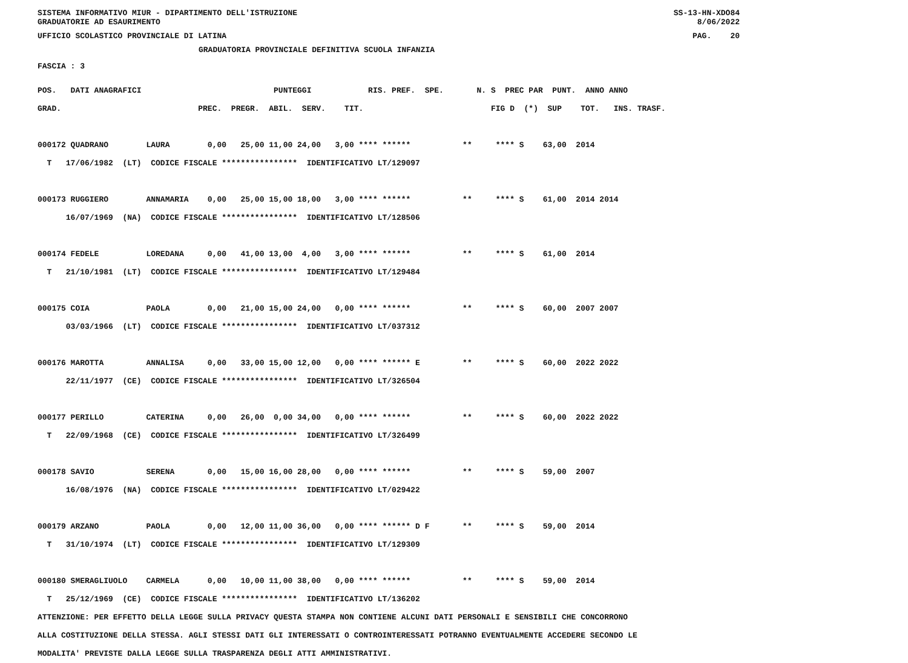SISTEMA INFORMATIVO MIUR - DIPARTIMENTO DELL'ISTRUZIONE
GRADUATORIE AD ESAURIMENTO
SS-13-HN-XDO84
8/06/2022
UFFICIO SCOLASTICO PROVINCIALE DI LATINA
PAG.    20
GRADUATORIA PROVINCIALE DEFINITIVA SCUOLA INFANZIA
FASCIA : 3
POS.   DATI ANAGRAFICI                            PUNTEGGI            RIS. PREF.  SPE.       N. S  PREC PAR  PUNT.  ANNO ANNO
GRAD.                             PREC.  PREGR.  ABIL.  SERV.    TIT.                           FIG D  (*)  SUP    TOT.   INS. TRASF.

000172 QUADRANO        LAURA        0,00   25,00 11,00 24,00   3,00 **** ******           **     **** S    63,00  2014
  T   17/06/1982  (LT)  CODICE FISCALE ****************  IDENTIFICATIVO LT/129097

000173 RUGGIERO        ANNAMARIA    0,00   25,00 15,00 18,00   3,00 **** ******           **     **** S    61,00  2014 2014
      16/07/1969  (NA)  CODICE FISCALE ****************  IDENTIFICATIVO LT/128506

000174 FEDELE          LOREDANA     0,00   41,00 13,00  4,00   3,00 **** ******           **     **** S    61,00  2014
  T   21/10/1981  (LT)  CODICE FISCALE ****************  IDENTIFICATIVO LT/129484

000175 COIA            PAOLA        0,00   21,00 15,00 24,00   0,00 **** ******           **     **** S    60,00  2007 2007
      03/03/1966  (LT)  CODICE FISCALE ****************  IDENTIFICATIVO LT/037312

000176 MAROTTA         ANNALISA     0,00   33,00 15,00 12,00   0,00 **** ****** E         **     **** S    60,00  2022 2022
      22/11/1977  (CE)  CODICE FISCALE ****************  IDENTIFICATIVO LT/326504

000177 PERILLO         CATERINA     0,00   26,00  0,00 34,00   0,00 **** ******           **     **** S    60,00  2022 2022
  T   22/09/1968  (CE)  CODICE FISCALE ****************  IDENTIFICATIVO LT/326499

000178 SAVIO           SERENA       0,00   15,00 16,00 28,00   0,00 **** ******           **     **** S    59,00  2007
      16/08/1976  (NA)  CODICE FISCALE ****************  IDENTIFICATIVO LT/029422

000179 ARZANO          PAOLA        0,00   12,00 11,00 36,00   0,00 **** ****** D F       **     **** S    59,00  2014
  T   31/10/1974  (LT)  CODICE FISCALE ****************  IDENTIFICATIVO LT/129309

000180 SMERAGLIUOLO    CARMELA      0,00   10,00 11,00 38,00   0,00 **** ******           **     **** S    59,00  2014
  T   25/12/1969  (CE)  CODICE FISCALE ****************  IDENTIFICATIVO LT/136202
ATTENZIONE: PER EFFETTO DELLA LEGGE SULLA PRIVACY QUESTA STAMPA NON CONTIENE ALCUNI DATI PERSONALI E SENSIBILI CHE CONCORRONO
ALLA COSTITUZIONE DELLA STESSA. AGLI STESSI DATI GLI INTERESSATI O CONTROINTERESSATI POTRANNO EVENTUALMENTE ACCEDERE SECONDO LE
MODALITA' PREVISTE DALLA LEGGE SULLA TRASPARENZA DEGLI ATTI AMMINISTRATIVI.